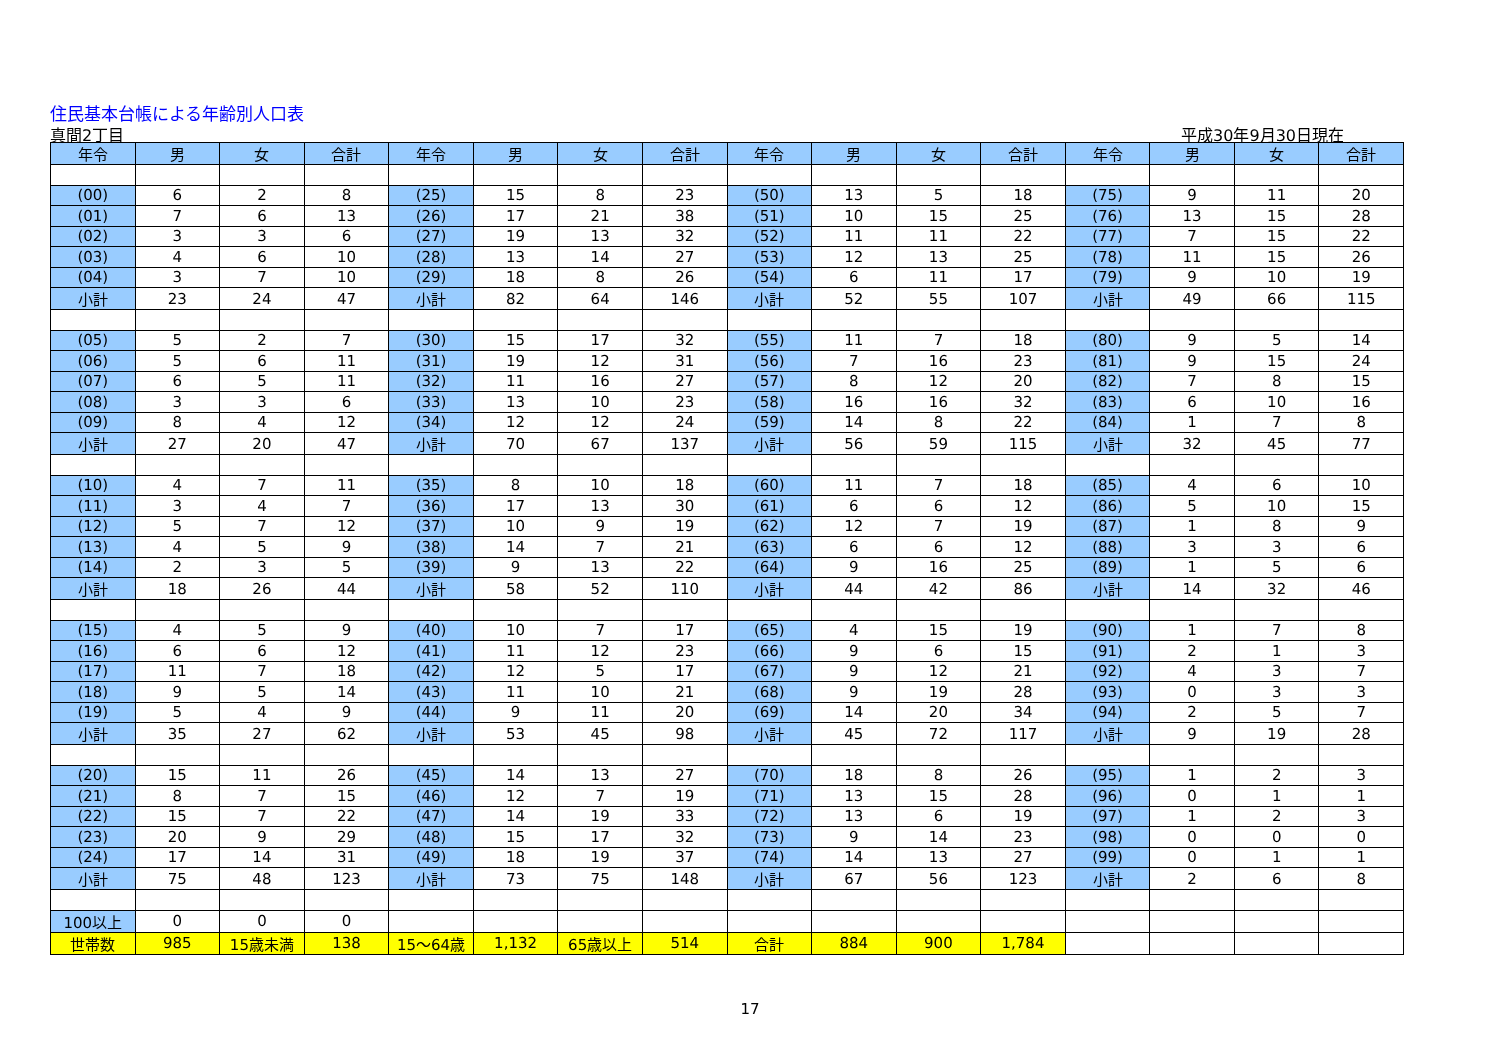住民基本台帳による年齢別人口表
真間2丁目 平成30年9月30日現在
| 年令 | 男 | 女 | 合計 | 年令 | 男 | 女 | 合計 | 年令 | 男 | 女 | 合計 | 年令 | 男 | 女 | 合計 |
| --- | --- | --- | --- | --- | --- | --- | --- | --- | --- | --- | --- | --- | --- | --- | --- |
| (00) | 6 | 2 | 8 | (25) | 15 | 8 | 23 | (50) | 13 | 5 | 18 | (75) | 9 | 11 | 20 |
| (01) | 7 | 6 | 13 | (26) | 17 | 21 | 38 | (51) | 10 | 15 | 25 | (76) | 13 | 15 | 28 |
| (02) | 3 | 3 | 6 | (27) | 19 | 13 | 32 | (52) | 11 | 11 | 22 | (77) | 7 | 15 | 22 |
| (03) | 4 | 6 | 10 | (28) | 13 | 14 | 27 | (53) | 12 | 13 | 25 | (78) | 11 | 15 | 26 |
| (04) | 3 | 7 | 10 | (29) | 18 | 8 | 26 | (54) | 6 | 11 | 17 | (79) | 9 | 10 | 19 |
| 小計 | 23 | 24 | 47 | 小計 | 82 | 64 | 146 | 小計 | 52 | 55 | 107 | 小計 | 49 | 66 | 115 |
| (05) | 5 | 2 | 7 | (30) | 15 | 17 | 32 | (55) | 11 | 7 | 18 | (80) | 9 | 5 | 14 |
| (06) | 5 | 6 | 11 | (31) | 19 | 12 | 31 | (56) | 7 | 16 | 23 | (81) | 9 | 15 | 24 |
| (07) | 6 | 5 | 11 | (32) | 11 | 16 | 27 | (57) | 8 | 12 | 20 | (82) | 7 | 8 | 15 |
| (08) | 3 | 3 | 6 | (33) | 13 | 10 | 23 | (58) | 16 | 16 | 32 | (83) | 6 | 10 | 16 |
| (09) | 8 | 4 | 12 | (34) | 12 | 12 | 24 | (59) | 14 | 8 | 22 | (84) | 1 | 7 | 8 |
| 小計 | 27 | 20 | 47 | 小計 | 70 | 67 | 137 | 小計 | 56 | 59 | 115 | 小計 | 32 | 45 | 77 |
| (10) | 4 | 7 | 11 | (35) | 8 | 10 | 18 | (60) | 11 | 7 | 18 | (85) | 4 | 6 | 10 |
| (11) | 3 | 4 | 7 | (36) | 17 | 13 | 30 | (61) | 6 | 6 | 12 | (86) | 5 | 10 | 15 |
| (12) | 5 | 7 | 12 | (37) | 10 | 9 | 19 | (62) | 12 | 7 | 19 | (87) | 1 | 8 | 9 |
| (13) | 4 | 5 | 9 | (38) | 14 | 7 | 21 | (63) | 6 | 6 | 12 | (88) | 3 | 3 | 6 |
| (14) | 2 | 3 | 5 | (39) | 9 | 13 | 22 | (64) | 9 | 16 | 25 | (89) | 1 | 5 | 6 |
| 小計 | 18 | 26 | 44 | 小計 | 58 | 52 | 110 | 小計 | 44 | 42 | 86 | 小計 | 14 | 32 | 46 |
| (15) | 4 | 5 | 9 | (40) | 10 | 7 | 17 | (65) | 4 | 15 | 19 | (90) | 1 | 7 | 8 |
| (16) | 6 | 6 | 12 | (41) | 11 | 12 | 23 | (66) | 9 | 6 | 15 | (91) | 2 | 1 | 3 |
| (17) | 11 | 7 | 18 | (42) | 12 | 5 | 17 | (67) | 9 | 12 | 21 | (92) | 4 | 3 | 7 |
| (18) | 9 | 5 | 14 | (43) | 11 | 10 | 21 | (68) | 9 | 19 | 28 | (93) | 0 | 3 | 3 |
| (19) | 5 | 4 | 9 | (44) | 9 | 11 | 20 | (69) | 14 | 20 | 34 | (94) | 2 | 5 | 7 |
| 小計 | 35 | 27 | 62 | 小計 | 53 | 45 | 98 | 小計 | 45 | 72 | 117 | 小計 | 9 | 19 | 28 |
| (20) | 15 | 11 | 26 | (45) | 14 | 13 | 27 | (70) | 18 | 8 | 26 | (95) | 1 | 2 | 3 |
| (21) | 8 | 7 | 15 | (46) | 12 | 7 | 19 | (71) | 13 | 15 | 28 | (96) | 0 | 1 | 1 |
| (22) | 15 | 7 | 22 | (47) | 14 | 19 | 33 | (72) | 13 | 6 | 19 | (97) | 1 | 2 | 3 |
| (23) | 20 | 9 | 29 | (48) | 15 | 17 | 32 | (73) | 9 | 14 | 23 | (98) | 0 | 0 | 0 |
| (24) | 17 | 14 | 31 | (49) | 18 | 19 | 37 | (74) | 14 | 13 | 27 | (99) | 0 | 1 | 1 |
| 小計 | 75 | 48 | 123 | 小計 | 73 | 75 | 148 | 小計 | 67 | 56 | 123 | 小計 | 2 | 6 | 8 |
| 100以上 | 0 | 0 | 0 | | | | | | | | | | | | |
| 世帯数 | 985 | 15歳未満 | 138 | 15～64歳 | 1,132 | 65歳以上 | 514 | 合計 | 884 | 900 | 1,784 | | | | |
17